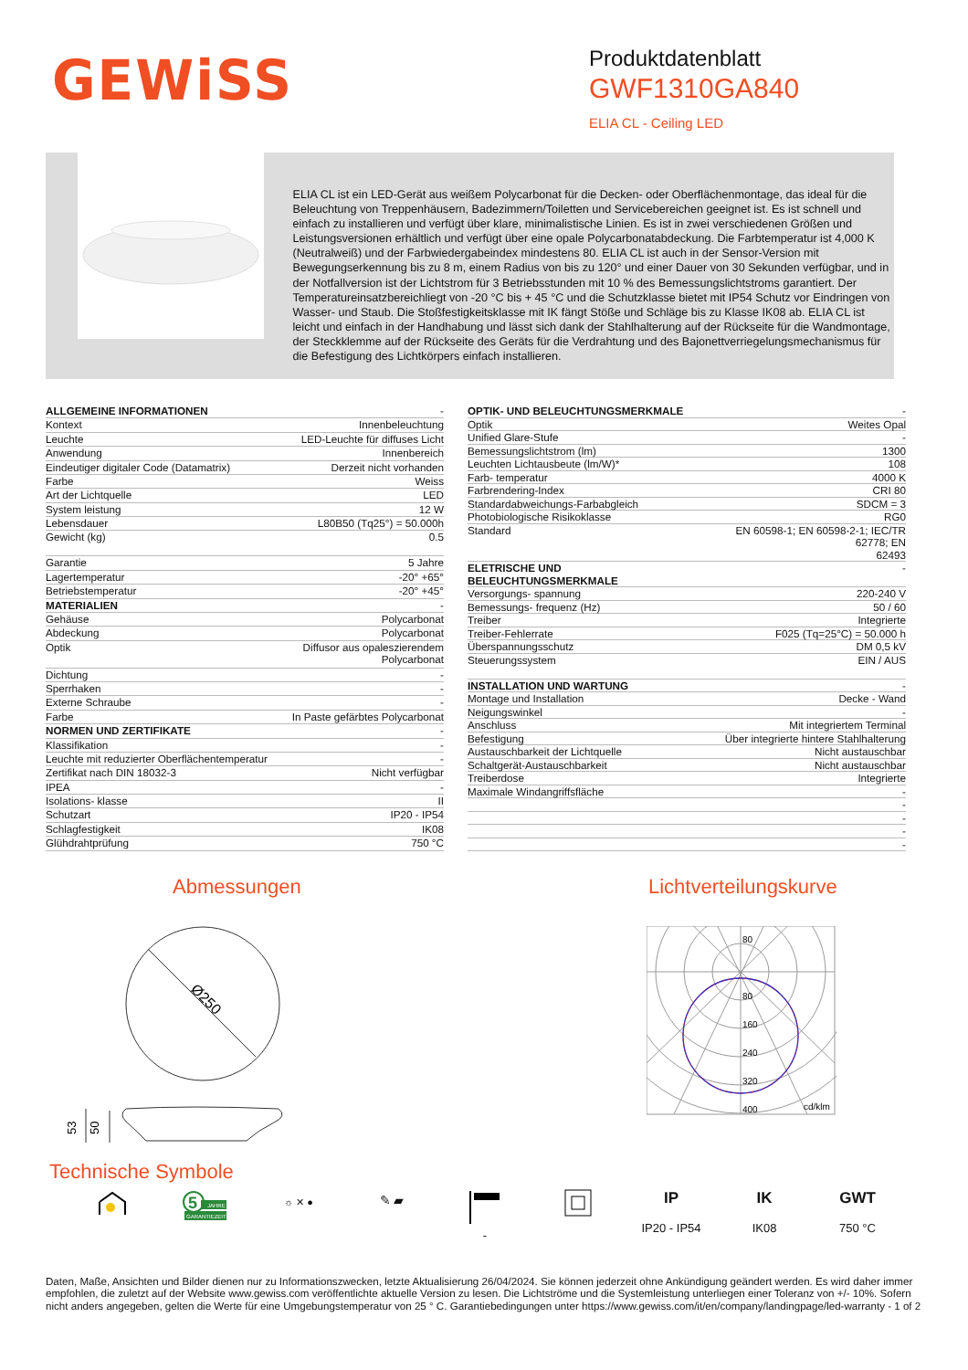GEWiSS
Produktdatenblatt
GWF1310GA840
ELIA CL - Ceiling LED
ELIA CL ist ein LED-Gerät aus weißem Polycarbonat für die Decken- oder Oberflächenmontage, das ideal für die Beleuchtung von Treppenhäusern, Badezimmern/Toiletten und Servicebereichen geeignet ist. Es ist schnell und einfach zu installieren und verfügt über klare, minimalistische Linien. Es ist in zwei verschiedenen Größen und Leistungsversionen erhältlich und verfügt über eine opale Polycarbonatabdeckung. Die Farbtemperatur ist 4,000 K (Neutralweiß) und der Farbwiedergabeindex mindestens 80. ELIA CL ist auch in der Sensor-Version mit Bewegungserkennung bis zu 8 m, einem Radius von bis zu 120° und einer Dauer von 30 Sekunden verfügbar, und in der Notfallversion ist der Lichtstrom für 3 Betriebsstunden mit 10 % des Bemessungslichtstroms garantiert. Der Temperatureinsatzbereichliegt von -20 °C bis + 45 °C und die Schutzklasse bietet mit IP54 Schutz vor Eindringen von Wasser- und Staub. Die Stoßfestigkeitsklasse mit IK fängt Stöße und Schläge bis zu Klasse IK08 ab. ELIA CL ist leicht und einfach in der Handhabung und lässt sich dank der Stahlhalterung auf der Rückseite für die Wandmontage, der Steckklemme auf der Rückseite des Geräts für die Verdrahtung und des Bajonettverriegelungsmechanismus für die Befestigung des Lichtkörpers einfach installieren.
| ALLGEMEINE INFORMATIONEN | - |
| Kontext | Innenbeleuchtung |
| Leuchte | LED-Leuchte für diffuses Licht |
| Anwendung | Innenbereich |
| Eindeutiger digitaler Code (Datamatrix) | Derzeit nicht vorhanden |
| Farbe | Weiss |
| Art der Lichtquelle | LED |
| System leistung | 12 W |
| Lebensdauer | L80B50 (Tq25°) = 50.000h |
| Gewicht (kg) | 0.5 |
| Garantie | 5 Jahre |
| Lagertemperatur | -20° +65° |
| Betriebstemperatur | -20° +45° |
| MATERIALIEN | - |
| Gehäuse | Polycarbonat |
| Abdeckung | Polycarbonat |
| Optik | Diffusor aus opaleszierendem Polycarbonat |
| Dichtung | - |
| Sperrhaken | - |
| Externe Schraube | - |
| Farbe | In Paste gefärbtes Polycarbonat |
| NORMEN UND ZERTIFIKATE | - |
| Klassifikation | - |
| Leuchte mit reduzierter Oberflächentemperatur | - |
| Zertifikat nach DIN 18032-3 | Nicht verfügbar |
| IPEA | - |
| Isolations- klasse | II |
| Schutzart | IP20 - IP54 |
| Schlagfestigkeit | IK08 |
| Glühdrahtprüfung | 750 °C |
| OPTIK- UND BELEUCHTUNGSMERKMALE | - |
| Optik | Weites Opal |
| Unified Glare-Stufe | - |
| Bemessungslichtstrom (lm) | 1300 |
| Leuchten Lichtausbeute (lm/W)* | 108 |
| Farb- temperatur | 4000 K |
| Farbrendering-Index | CRI 80 |
| Standardabweichungs-Farbabgleich | SDCM = 3 |
| Photobiologische Risikoklasse | RG0 |
| Standard | EN 60598-1; EN 60598-2-1; IEC/TR 62778; EN 62493 |
| ELETRISCHE UND BELEUCHTUNGSMERKMALE | - |
| Versorgungs- spannung | 220-240 V |
| Bemessungs- frequenz (Hz) | 50 / 60 |
| Treiber | Integrierte |
| Treiber-Fehlerrate | F025 (Tq=25°C) = 50.000 h |
| Überspannungsschutz | DM 0,5 kV |
| Steuerungssystem | EIN / AUS |
| INSTALLATION UND WARTUNG | - |
| Montage und Installation | Decke - Wand |
| Neigungswinkel | - |
| Anschluss | Mit integriertem Terminal |
| Befestigung | Über integrierte hintere Stahlhalterung |
| Austauschbarkeit der Lichtquelle | Nicht austauschbar |
| Schaltgerät-Austauschbarkeit | Nicht austauschbar |
| Treiberdose | Integrierte |
| Maximale Windangriffsfläche | - |
| | - |
| | - |
| | - |
| | - |
Abmessungen
Ø250
53
50
Lichtverteilungskurve
80
80
160
240
320
400
cd/klm
Technische Symbole
5
JAHRE
GARANTIEZEIT
☼ ✕ ●
✎ ▰
-
IP
IP20 - IP54
IK
IK08
GWT
750 °C
Daten, Maße, Ansichten und Bilder dienen nur zu Informationszwecken, letzte Aktualisierung 26/04/2024. Sie können jederzeit ohne Ankündigung geändert werden. Es wird daher immer empfohlen, die zuletzt auf der Website www.gewiss.com veröffentlichte aktuelle Version zu lesen. Die Lichtströme und die Systemleistung unterliegen einer Toleranz von +/- 10%. Sofern nicht anders angegeben, gelten die Werte für eine Umgebungstemperatur von 25 ° C. Garantiebedingungen unter https://www.gewiss.com/it/en/company/landingpage/led-warranty - 1 of 2